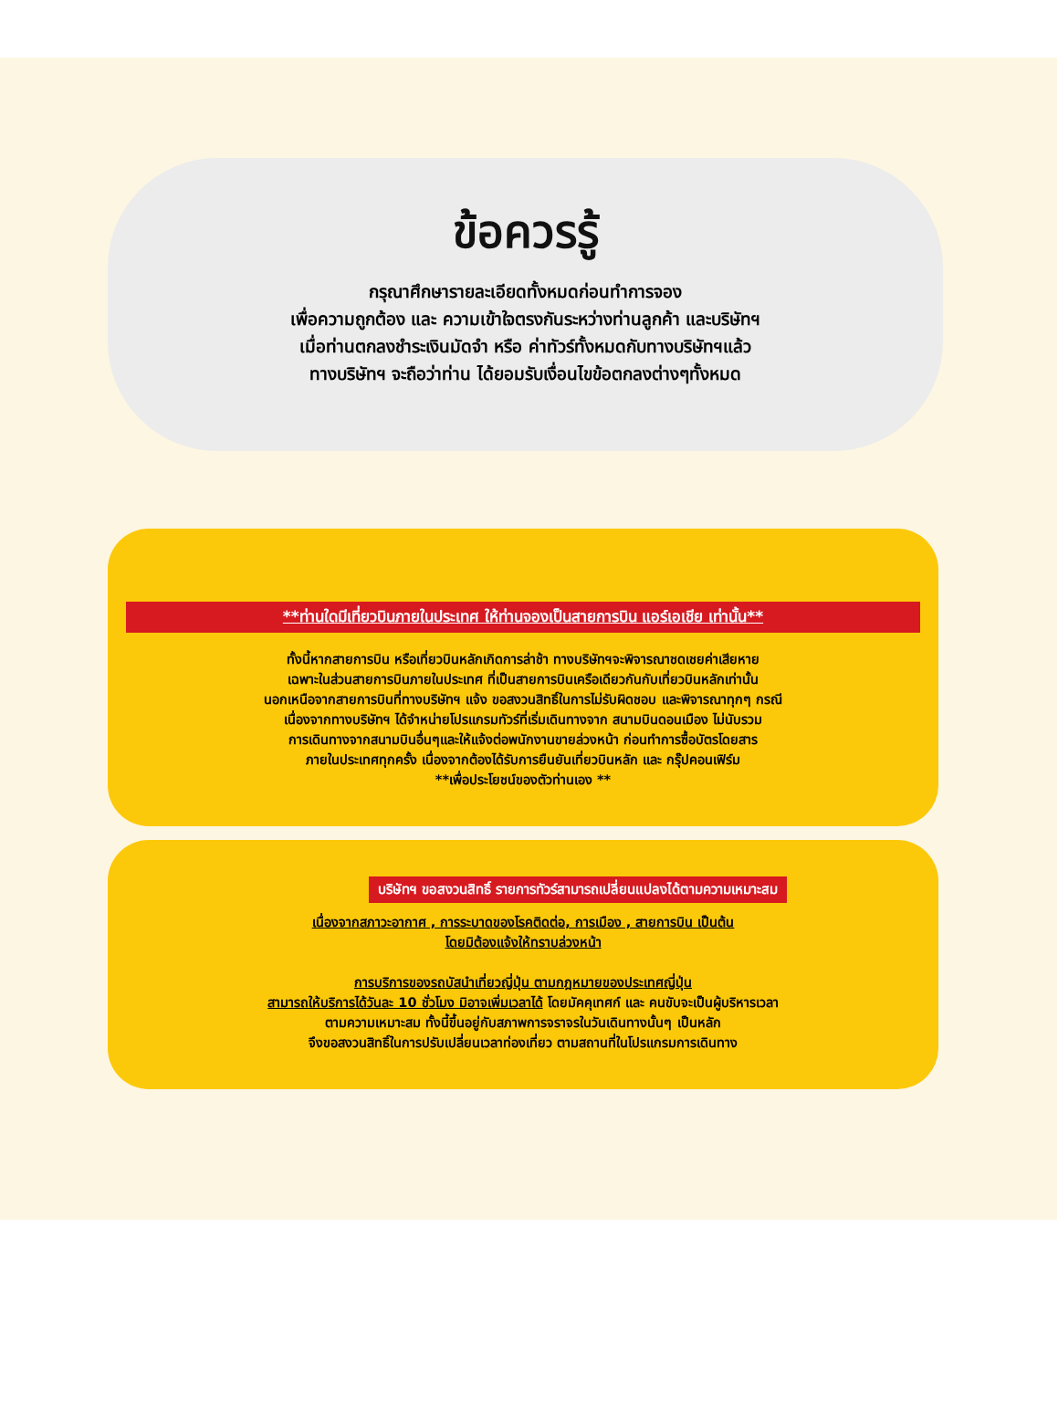ข้อควรรู้
กรุณาศึกษารายละเอียดทั้งหมดก่อนทำการจอง
เพื่อความถูกต้อง และ ความเข้าใจตรงกันระหว่างท่านลูกค้า และบริษัทฯ
เมื่อท่านตกลงชำระเงินมัดจำ หรือ ค่าทัวร์ทั้งหมดกับทางบริษัทฯแล้ว
ทางบริษัทฯ จะถือว่าท่าน ได้ยอมรับเงื่อนไขข้อตกลงต่างๆทั้งหมด
**ท่านใดมีเที่ยวบินภายในประเทศ ให้ท่านจองเป็นสายการบิน แอร์เอเชีย เท่านั้น**
ทั้งนี้หากสายการบิน หรือเที่ยวบินหลักเกิดการล่าช้า ทางบริษัทฯจะพิจารณาชดเชยค่าเสียหาย
เฉพาะในส่วนสายการบินภายในประเทศ ที่เป็นสายการบินเครือเดียวกันกับเที่ยวบินหลักเท่านั้น
นอกเหนือจากสายการบินที่ทางบริษัทฯ แจ้ง ขอสงวนสิทธิ์ในการไม่รับผิดชอบ และพิจารณาทุกๆ กรณี
เนื่องจากทางบริษัทฯ ได้จำหน่ายโปรแกรมทัวร์ที่เริ่มเดินทางจาก สนามบินดอนเมือง ไม่นับรวม
การเดินทางจากสนามบินอื่นๆและให้แจ้งต่อพนักงานขายล่วงหน้า ก่อนทำการซื้อบัตรโดยสาร
ภายในประเทศทุกครั้ง เนื่องจากต้องได้รับการยืนยันเที่ยวบินหลัก และ กรุ๊ปคอนเฟิร์ม
**เพื่อประโยชน์ของตัวท่านเอง **
บริษัทฯ ขอสงวนสิทธิ์ รายการทัวร์สามารถเปลี่ยนแปลงได้ตามความเหมาะสม
เนื่องจากสภาวะอากาศ , การระบาดของโรคติดต่อ, การเมือง , สายการบิน เป็นต้น
โดยมิต้องแจ้งให้ทราบล่วงหน้า
การบริการของรถบัสนำเที่ยวญี่ปุ่น ตามกฎหมายของประเทศญี่ปุ่น
สามารถให้บริการได้วันละ 10 ชั่วโมง มิอาจเพิ่มเวลาได้ โดยมัคคุเทศก์ และ คนขับจะเป็นผู้บริหารเวลา
ตามความเหมาะสม ทั้งนี้ขึ้นอยู่กับสภาพการจราจรในวันเดินทางนั้นๆ เป็นหลัก
จึงขอสงวนสิทธิ์ในการปรับเปลี่ยนเวลาท่องเที่ยว ตามสถานที่ในโปรแกรมการเดินทาง